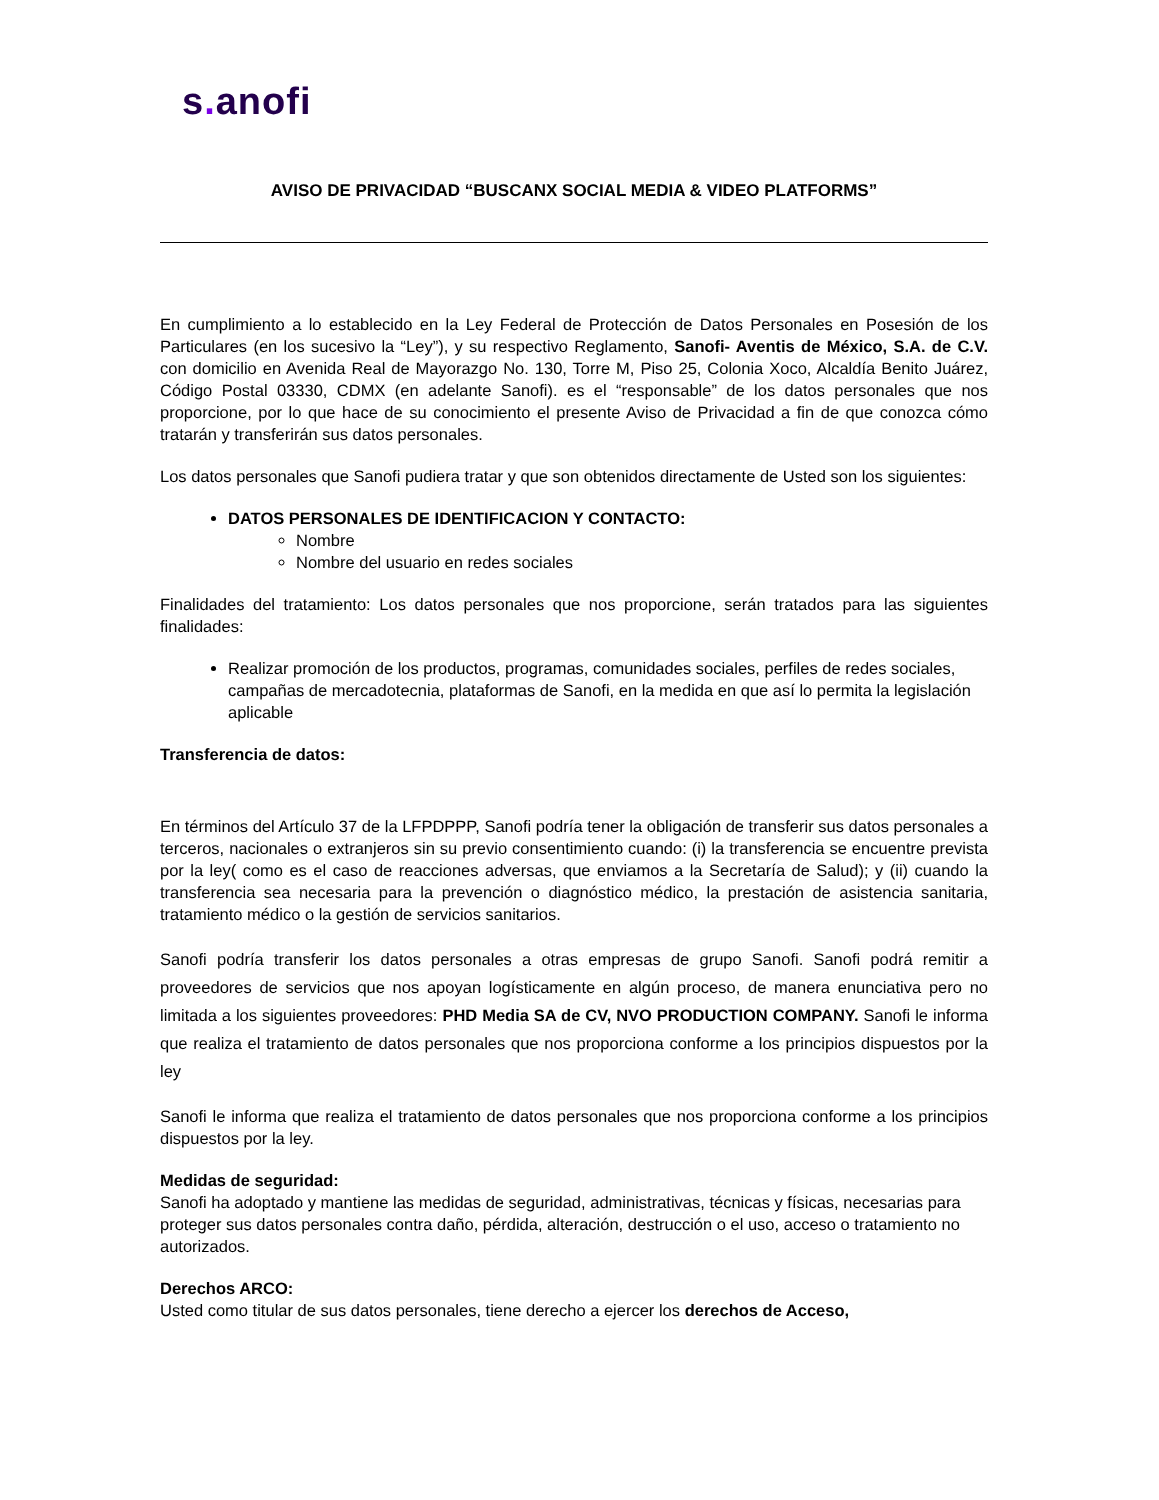s. anofi
AVISO DE PRIVACIDAD “BUSCANX SOCIAL MEDIA & VIDEO PLATFORMS”
En cumplimiento a lo establecido en la Ley Federal de Protección de Datos Personales en Posesión de los Particulares (en los sucesivo la “Ley”), y su respectivo Reglamento, Sanofi- Aventis de México, S.A. de C.V. con domicilio en Avenida Real de Mayorazgo No. 130, Torre M, Piso 25, Colonia Xoco, Alcaldía Benito Juárez, Código Postal 03330, CDMX (en adelante Sanofi). es el “responsable” de los datos personales que nos proporcione, por lo que hace de su conocimiento el presente Aviso de Privacidad a fin de que conozca cómo tratarán y transferirán sus datos personales.
Los datos personales que Sanofi pudiera tratar y que son obtenidos directamente de Usted son los siguientes:
DATOS PERSONALES DE IDENTIFICACION Y CONTACTO:
Nombre
Nombre del usuario en redes sociales
Finalidades del tratamiento: Los datos personales que nos proporcione, serán tratados para las siguientes finalidades:
Realizar promoción de los productos, programas, comunidades sociales, perfiles de redes sociales, campañas de mercadotecnia, plataformas de Sanofi, en la medida en que así lo permita la legislación aplicable
Transferencia de datos:
En términos del Artículo 37 de la LFPDPPP, Sanofi podría tener la obligación de transferir sus datos personales a terceros, nacionales o extranjeros sin su previo consentimiento cuando: (i) la transferencia se encuentre prevista por la ley( como es el caso de reacciones adversas, que enviamos a la Secretaría de Salud); y (ii) cuando la transferencia sea necesaria para la prevención o diagnóstico médico, la prestación de asistencia sanitaria, tratamiento médico o la gestión de servicios sanitarios.
Sanofi podría transferir los datos personales a otras empresas de grupo Sanofi. Sanofi podrá remitir a proveedores de servicios que nos apoyan logísticamente en algún proceso, de manera enunciativa pero no limitada a los siguientes proveedores: PHD Media SA de CV, NVO PRODUCTION COMPANY. Sanofi le informa que realiza el tratamiento de datos personales que nos proporciona conforme a los principios dispuestos por la ley
Sanofi le informa que realiza el tratamiento de datos personales que nos proporciona conforme a los principios dispuestos por la ley.
Medidas de seguridad:
Sanofi ha adoptado y mantiene las medidas de seguridad, administrativas, técnicas y físicas, necesarias para proteger sus datos personales contra daño, pérdida, alteración, destrucción o el uso, acceso o tratamiento no autorizados.
Derechos ARCO:
Usted como titular de sus datos personales, tiene derecho a ejercer los derechos de Acceso,